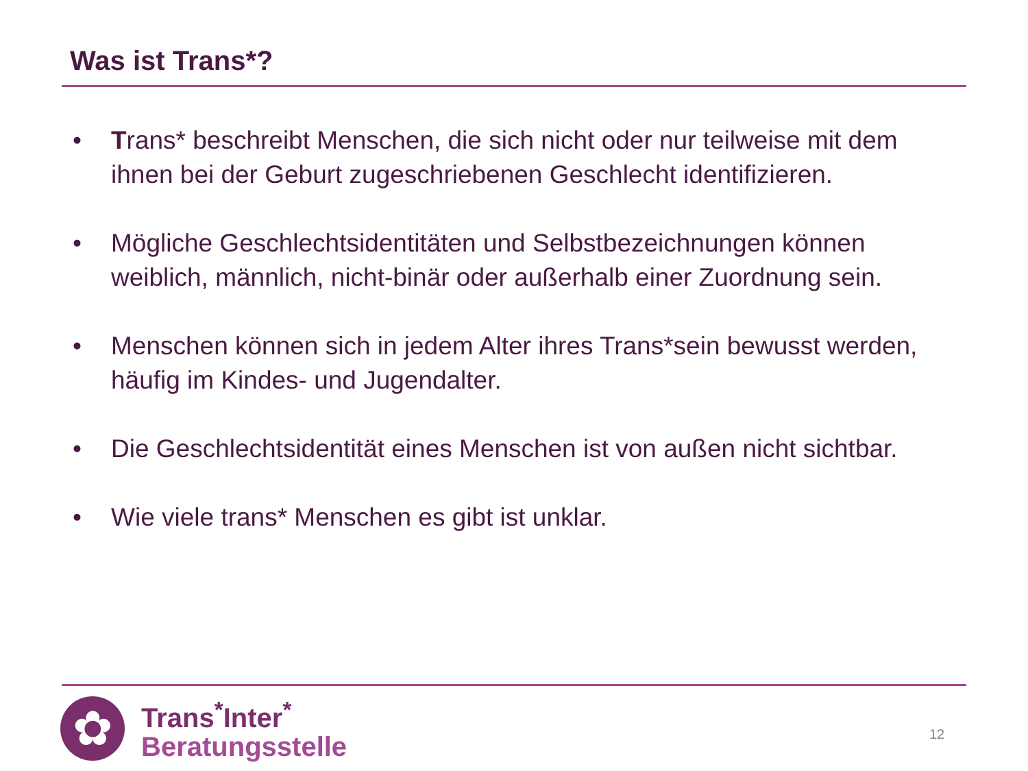Was ist Trans*?
• Trans* beschreibt Menschen, die sich nicht oder nur teilweise mit dem ihnen bei der Geburt zugeschriebenen Geschlecht identifizieren.
• Mögliche Geschlechtsidentitäten und Selbstbezeichnungen können weiblich, männlich, nicht-binär oder außerhalb einer Zuordnung sein.
• Menschen können sich in jedem Alter ihres Trans*sein bewusst werden, häufig im Kindes- und Jugendalter.
• Die Geschlechtsidentität eines Menschen ist von außen nicht sichtbar.
• Wie viele trans* Menschen es gibt ist unklar.
✿
Trans<sup>*</sup>Inter<sup>*</sup>
Beratungsstelle
12